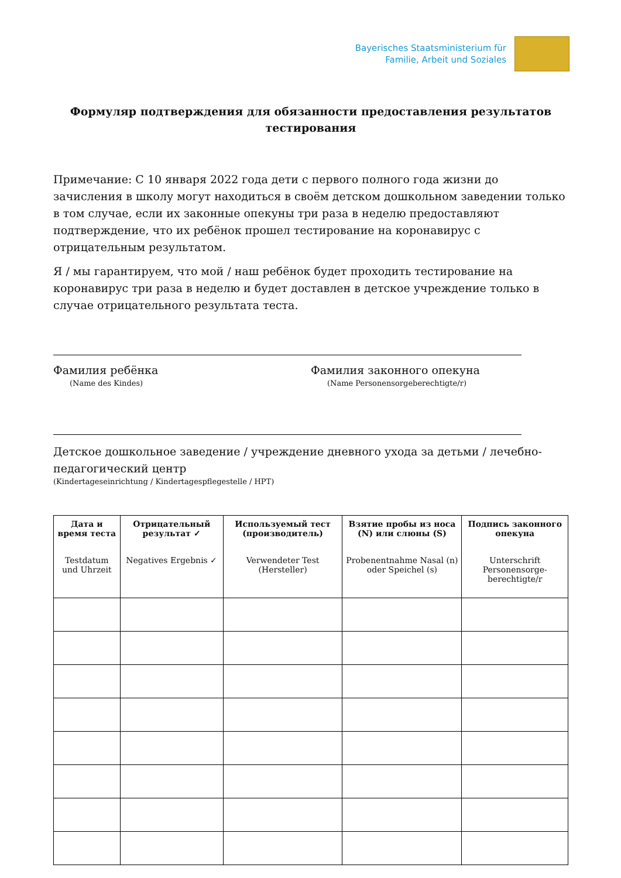Bayerisches Staatsministerium für
Familie, Arbeit und Soziales
Формуляр подтверждения для обязанности предоставления результатов тестирования
Примечание: С 10 января 2022 года дети с первого полного года жизни до зачисления в школу могут находиться в своём детском дошкольном заведении только в том случае, если их законные опекуны три раза в неделю предоставляют подтверждение, что их ребёнок прошел тестирование на коронавирус с отрицательным результатом.
Я / мы гарантируем, что мой / наш ребёнок будет проходить тестирование на коронавирус три раза в неделю и будет доставлен в детское учреждение только в случае отрицательного результата теста.
Фамилия ребёнка
(Name des Kindes)
Фамилия законного опекуна
(Name Personensorgeberechtigte/r)
Детское дошкольное заведение / учреждение дневного ухода за детьми / лечебно-педагогический центр
(Kindertageseinrichtung / Kindertagespflegestelle / HPT)
| Дата и время теста Testdatum und Uhrzeit | Отрицательный результат ✓ Negatives Ergebnis ✓ | Используемый тест (производитель) Verwendeter Test (Hersteller) | Взятие пробы из носа (N) или слюны (S) Probenentnahme Nasal (n) oder Speichel (s) | Подпись законного опекуна Unterschrift Personensorge-berechtigte/r |
| --- | --- | --- | --- | --- |